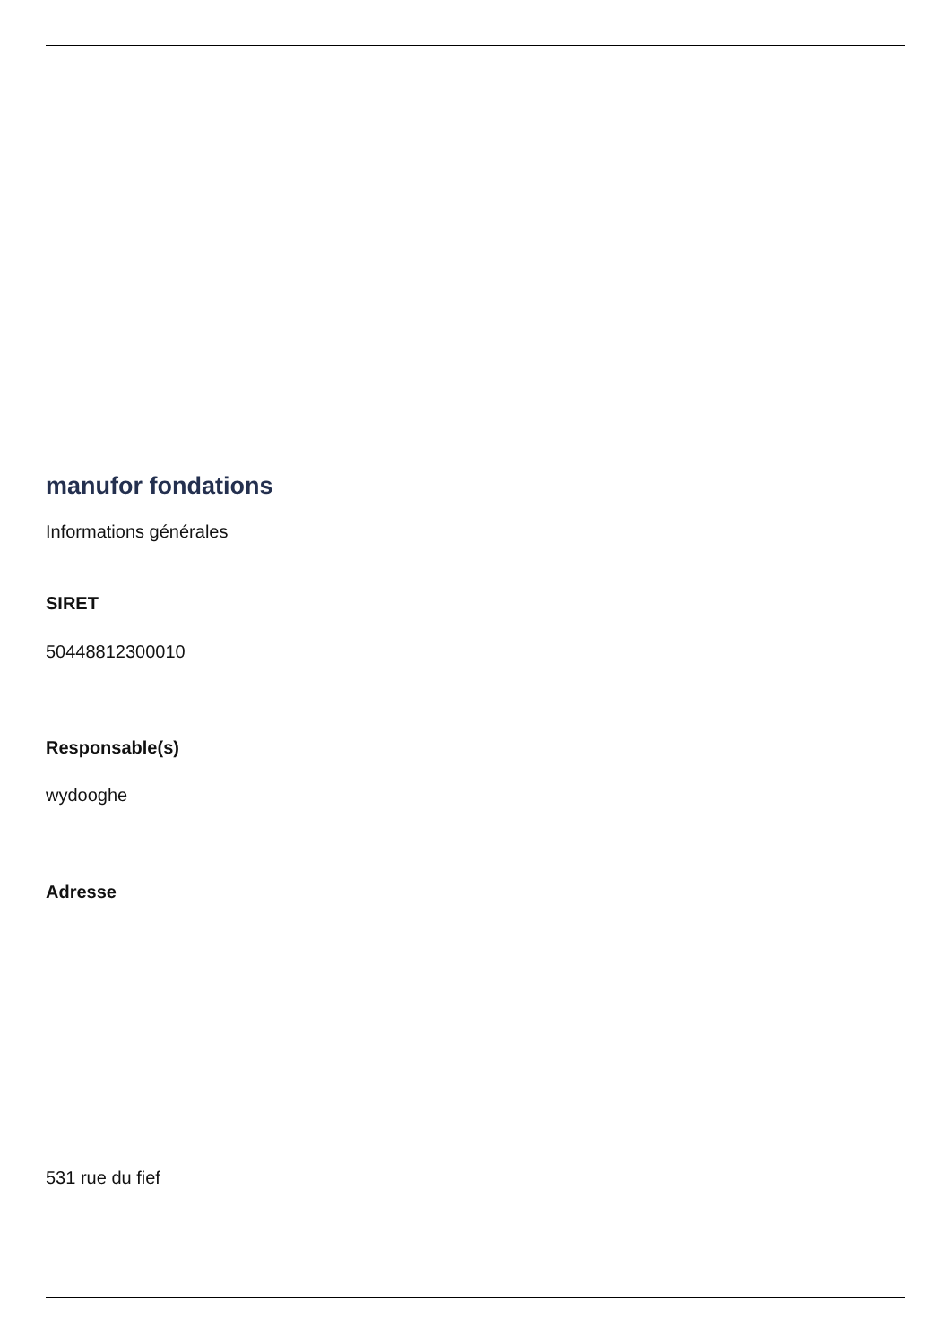manufor fondations
Informations générales
SIRET
50448812300010
Responsable(s)
wydooghe
Adresse
531 rue du fief